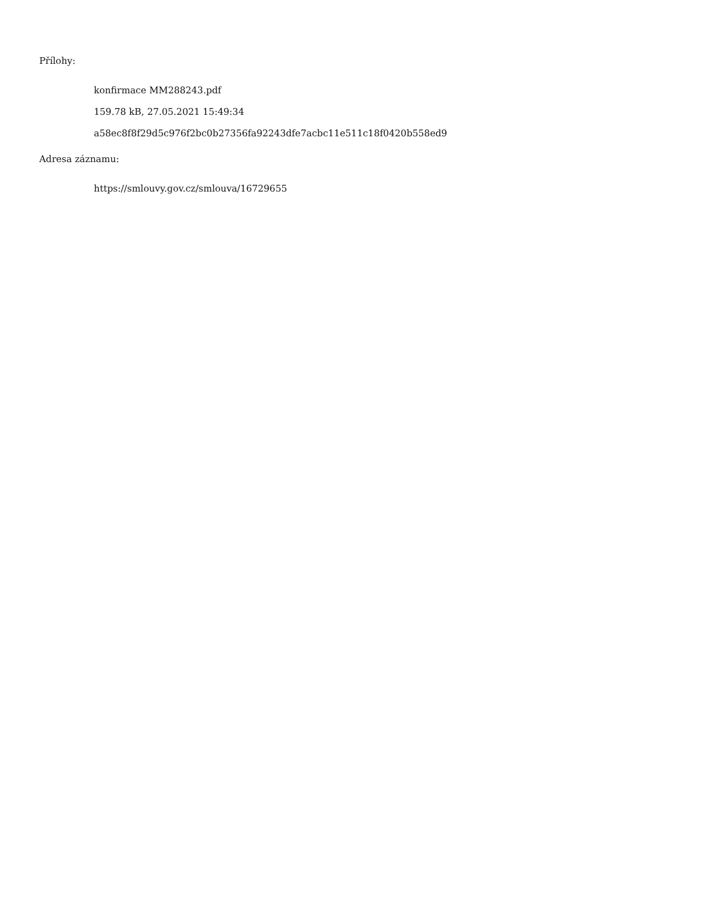Přílohy:
konfirmace MM288243.pdf
159.78 kB, 27.05.2021 15:49:34
a58ec8f8f29d5c976f2bc0b27356fa92243dfe7acbc11e511c18f0420b558ed9
Adresa záznamu:
https://smlouvy.gov.cz/smlouva/16729655